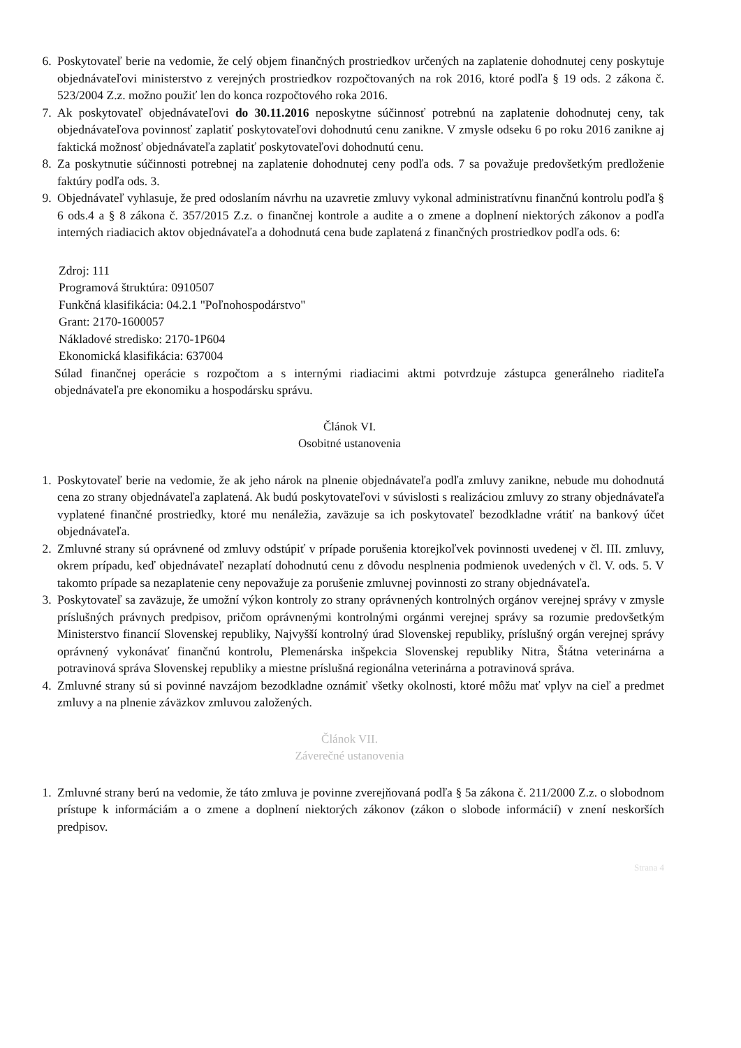6. Poskytovateľ berie na vedomie, že celý objem finančných prostriedkov určených na zaplatenie dohodnutej ceny poskytuje objednávateľovi ministerstvo z verejných prostriedkov rozpočtovaných na rok 2016, ktoré podľa § 19 ods. 2 zákona č. 523/2004 Z.z. možno použiť len do konca rozpočtového roka 2016.
7. Ak poskytovateľ objednávateľovi do 30.11.2016 neposkytne súčinnosť potrebnú na zaplatenie dohodnutej ceny, tak objednávateľova povinnosť zaplatiť poskytovateľovi dohodnutú cenu zanikne. V zmysle odseku 6 po roku 2016 zanikne aj faktická možnosť objednávateľa zaplatiť poskytovateľovi dohodnutú cenu.
8. Za poskytnutie súčinnosti potrebnej na zaplatenie dohodnutej ceny podľa ods. 7 sa považuje predovšetkým predloženie faktúry podľa ods. 3.
9. Objednávateľ vyhlasuje, že pred odoslaním návrhu na uzavretie zmluvy vykonal administratívnu finančnú kontrolu podľa § 6 ods.4 a § 8 zákona č. 357/2015 Z.z. o finančnej kontrole a audite a o zmene a doplnení niektorých zákonov a podľa interných riadiacich aktov objednávateľa a dohodnutá cena bude zaplatená z finančných prostriedkov podľa ods. 6:
Zdroj: 111
Programová štruktúra: 0910507
Funkčná klasifikácia: 04.2.1 "Poľnohospodárstvo"
Grant: 2170-1600057
Nákladové stredisko: 2170-1P604
Ekonomická klasifikácia: 637004
Súlad finančnej operácie s rozpočtom a s internými riadiacimi aktmi potvrdzuje zástupca generálneho riaditeľa objednávateľa pre ekonomiku a hospodársku správu.
Článok VI.
Osobitné ustanovenia
1. Poskytovateľ berie na vedomie, že ak jeho nárok na plnenie objednávateľa podľa zmluvy zanikne, nebude mu dohodnutá cena zo strany objednávateľa zaplatená. Ak budú poskytovateľovi v súvislosti s realizáciou zmluvy zo strany objednávateľa vyplatené finančné prostriedky, ktoré mu nenáležia, zaväzuje sa ich poskytovateľ bezodkladne vrátiť na bankový účet objednávateľa.
2. Zmluvné strany sú oprávnené od zmluvy odstúpiť v prípade porušenia ktorejkoľvek povinnosti uvedenej v čl. III. zmluvy, okrem prípadu, keď objednávateľ nezaplatí dohodnutú cenu z dôvodu nesplnenia podmienok uvedených v čl. V. ods. 5. V takomto prípade sa nezaplatenie ceny nepovažuje za porušenie zmluvnej povinnosti zo strany objednávateľa.
3. Poskytovateľ sa zaväzuje, že umožní výkon kontroly zo strany oprávnených kontrolných orgánov verejnej správy v zmysle príslušných právnych predpisov, pričom oprávnenými kontrolnými orgánmi verejnej správy sa rozumie predovšetkým Ministerstvo financií Slovenskej republiky, Najvyšší kontrolný úrad Slovenskej republiky, príslušný orgán verejnej správy oprávnený vykonávať finančnú kontrolu, Plemenárska inšpekcia Slovenskej republiky Nitra, Štátna veterinárna a potravinová správa Slovenskej republiky a miestne príslušná regionálna veterinárna a potravinová správa.
4. Zmluvné strany sú si povinné navzájom bezodkladne oznámiť všetky okolnosti, ktoré môžu mať vplyv na cieľ a predmet zmluvy a na plnenie záväzkov zmluvou založených.
Článok VII.
Záverečné ustanovenia
1. Zmluvné strany berú na vedomie, že táto zmluva je povinne zverejňovaná podľa § 5a zákona č. 211/2000 Z.z. o slobodnom prístupe k informáciám a o zmene a doplnení niektorých zákonov (zákon o slobode informácií) v znení neskorších predpisov.
Strana 4